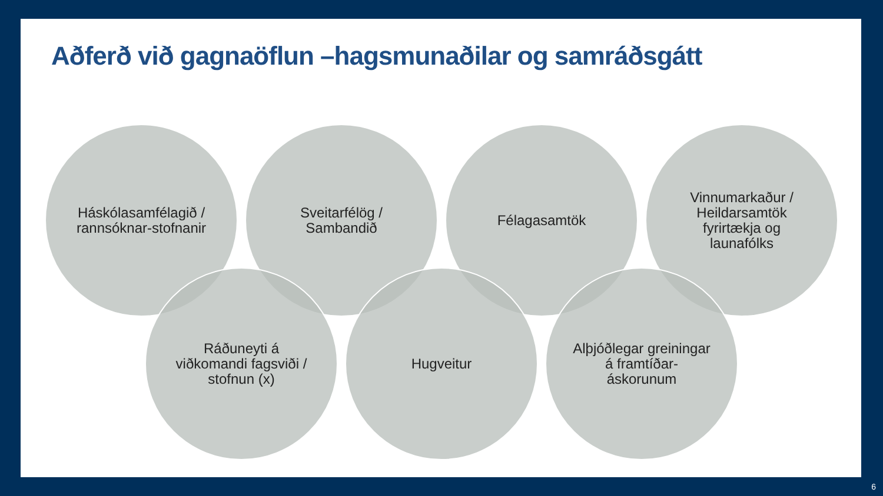Aðferð við gagnaöflun –hagsmunaðilar og samráðsgátt
Háskólasamfélagið / rannsóknar-stofnanir
Sveitarfélög / Sambandið
Félagasamtök Vinnumarkaður / Heildarsamtök fyrirtækja og launafólks
Ráðuneyti á viðkomandi fagsviði / stofnun (x)
Hugveitur Alþjóðlegar greiningar á framtíðar-áskorunum
6